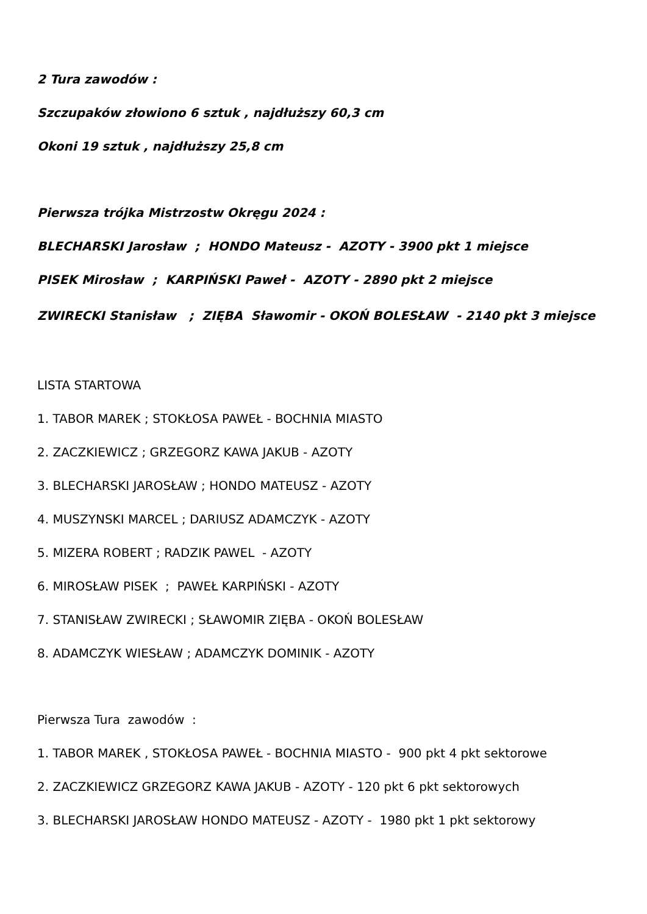2 Tura zawodów :
Szczupaków złowiono 6 sztuk , najdłuższy 60,3 cm
Okoni 19 sztuk , najdłuższy 25,8 cm
Pierwsza trójka Mistrzostw Okręgu 2024 :
BLECHARSKI Jarosław ; HONDO Mateusz - AZOTY - 3900 pkt 1 miejsce
PISEK Mirosław ; KARPIŃSKI Paweł - AZOTY - 2890 pkt 2 miejsce
ZWIRECKI Stanisław ; ZIĘBA Sławomir - OKOŃ BOLESŁAW - 2140 pkt 3 miejsce
LISTA STARTOWA
1. TABOR MAREK ; STOKŁOSA PAWEŁ - BOCHNIA MIASTO
2. ZACZKIEWICZ ; GRZEGORZ KAWA JAKUB - AZOTY
3. BLECHARSKI JAROSŁAW ; HONDO MATEUSZ - AZOTY
4. MUSZYNSKI MARCEL ; DARIUSZ ADAMCZYK - AZOTY
5. MIZERA ROBERT ; RADZIK PAWEL - AZOTY
6. MIROSŁAW PISEK ; PAWEŁ KARPIŃSKI - AZOTY
7. STANISŁAW ZWIRECKI ; SŁAWOMIR ZIĘBA - OKOŃ BOLESŁAW
8. ADAMCZYK WIESŁAW ; ADAMCZYK DOMINIK - AZOTY
Pierwsza Tura zawodów :
1. TABOR MAREK , STOKŁOSA PAWEŁ - BOCHNIA MIASTO - 900 pkt 4 pkt sektorowe
2. ZACZKIEWICZ GRZEGORZ KAWA JAKUB - AZOTY - 120 pkt 6 pkt sektorowych
3. BLECHARSKI JAROSŁAW HONDO MATEUSZ - AZOTY - 1980 pkt 1 pkt sektorowy